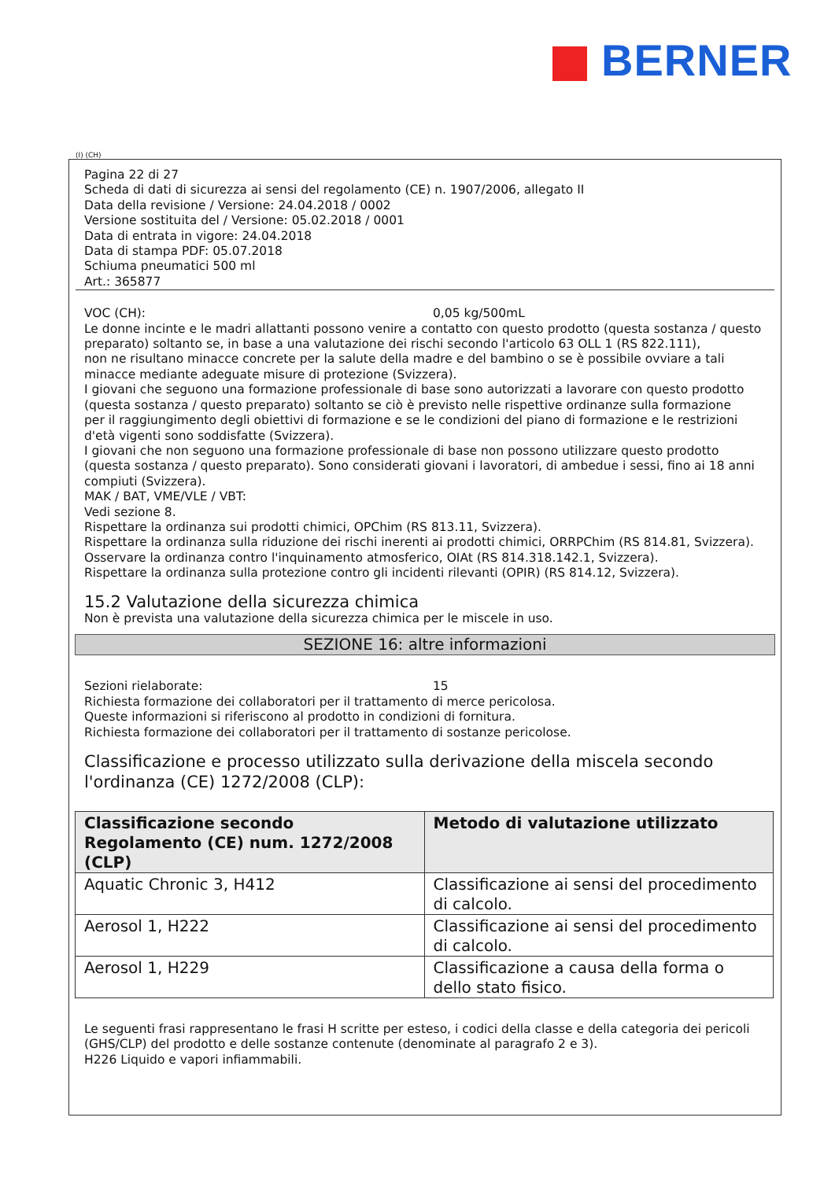BERNER
(I) (CH)
Pagina 22 di 27
Scheda di dati di sicurezza ai sensi del regolamento (CE) n. 1907/2006, allegato II
Data della revisione / Versione: 24.04.2018 / 0002
Versione sostituita del / Versione: 05.02.2018 / 0001
Data di entrata in vigore: 24.04.2018
Data di stampa PDF: 05.07.2018
Schiuma pneumatici 500 ml
Art.: 365877
VOC (CH): 0,05 kg/500mL
Le donne incinte e le madri allattanti possono venire a contatto con questo prodotto (questa sostanza / questo preparato) soltanto se, in base a una valutazione dei rischi secondo l'articolo 63 OLL 1 (RS 822.111),
non ne risultano minacce concrete per la salute della madre e del bambino o se è possibile ovviare a tali minacce mediante adeguate misure di protezione (Svizzera).
I giovani che seguono una formazione professionale di base sono autorizzati a lavorare con questo prodotto (questa sostanza / questo preparato) soltanto se ciò è previsto nelle rispettive ordinanze sulla formazione
per il raggiungimento degli obiettivi di formazione e se le condizioni del piano di formazione e le restrizioni d'età vigenti sono soddisfatte (Svizzera).
I giovani che non seguono una formazione professionale di base non possono utilizzare questo prodotto (questa sostanza / questo preparato). Sono considerati giovani i lavoratori, di ambedue i sessi, fino ai 18 anni compiuti (Svizzera).
MAK / BAT, VME/VLE / VBT:
Vedi sezione 8.
Rispettare la ordinanza sui prodotti chimici, OPChim (RS 813.11, Svizzera).
Rispettare la ordinanza sulla riduzione dei rischi inerenti ai prodotti chimici, ORRPChim (RS 814.81, Svizzera).
Osservare la ordinanza contro l'inquinamento atmosferico, OIAt (RS 814.318.142.1, Svizzera).
Rispettare la ordinanza sulla protezione contro gli incidenti rilevanti (OPIR) (RS 814.12, Svizzera).
15.2 Valutazione della sicurezza chimica
Non è prevista una valutazione della sicurezza chimica per le miscele in uso.
SEZIONE 16: altre informazioni
Sezioni rielaborate: 15
Richiesta formazione dei collaboratori per il trattamento di merce pericolosa.
Queste informazioni si riferiscono al prodotto in condizioni di fornitura.
Richiesta formazione dei collaboratori per il trattamento di sostanze pericolose.
Classificazione e processo utilizzato sulla derivazione della miscela secondo l'ordinanza (CE) 1272/2008 (CLP):
| Classificazione secondo Regolamento (CE) num. 1272/2008 (CLP) | Metodo di valutazione utilizzato |
| --- | --- |
| Aquatic Chronic 3, H412 | Classificazione ai sensi del procedimento di calcolo. |
| Aerosol 1, H222 | Classificazione ai sensi del procedimento di calcolo. |
| Aerosol 1, H229 | Classificazione a causa della forma o dello stato fisico. |
Le seguenti frasi rappresentano le frasi H scritte per esteso, i codici della classe e della categoria dei pericoli (GHS/CLP) del prodotto e delle sostanze contenute (denominate al paragrafo 2 e 3).
H226 Liquido e vapori infiammabili.